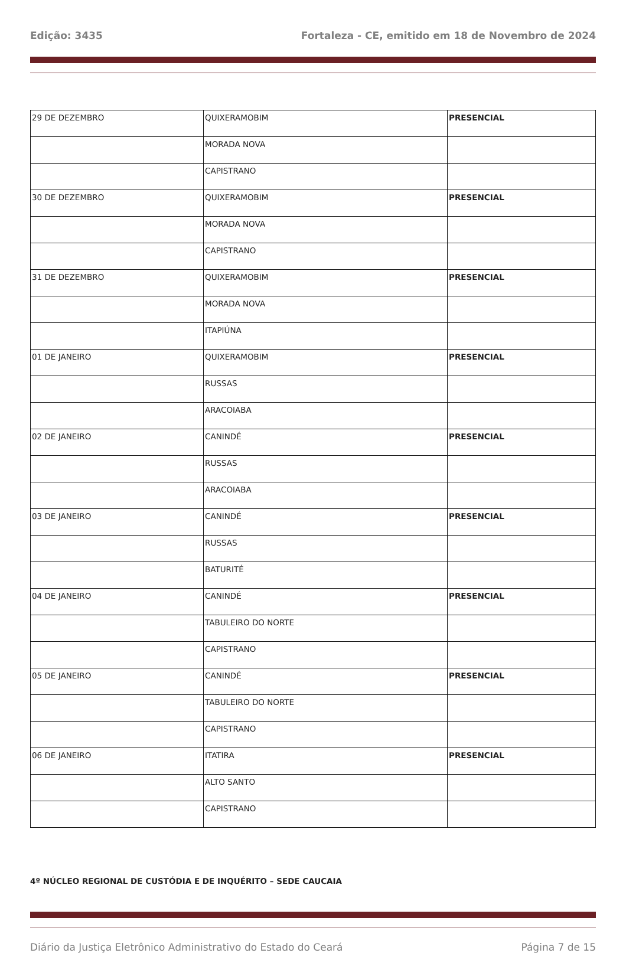Edição: 3435 Fortaleza - CE, emitido em 18 de Novembro de 2024
| 29 DE DEZEMBRO | QUIXERAMOBIM | PRESENCIAL |
| | MORADA NOVA | |
| | CAPISTRANO | |
| 30 DE DEZEMBRO | QUIXERAMOBIM | PRESENCIAL |
| | MORADA NOVA | |
| | CAPISTRANO | |
| 31 DE DEZEMBRO | QUIXERAMOBIM | PRESENCIAL |
| | MORADA NOVA | |
| | ITAPIÚNA | |
| 01 DE JANEIRO | QUIXERAMOBIM | PRESENCIAL |
| | RUSSAS | |
| | ARACOIABA | |
| 02 DE JANEIRO | CANINDÉ | PRESENCIAL |
| | RUSSAS | |
| | ARACOIABA | |
| 03 DE JANEIRO | CANINDÉ | PRESENCIAL |
| | RUSSAS | |
| | BATURITÉ | |
| 04 DE JANEIRO | CANINDÉ | PRESENCIAL |
| | TABULEIRO DO NORTE | |
| | CAPISTRANO | |
| 05 DE JANEIRO | CANINDÉ | PRESENCIAL |
| | TABULEIRO DO NORTE | |
| | CAPISTRANO | |
| 06 DE JANEIRO | ITATIRA | PRESENCIAL |
| | ALTO SANTO | |
| | CAPISTRANO | |
4º NÚCLEO REGIONAL DE CUSTÓDIA E DE INQUÉRITO – SEDE CAUCAIA
Diário da Justiça Eletrônico Administrativo do Estado do Ceará Página 7 de 15